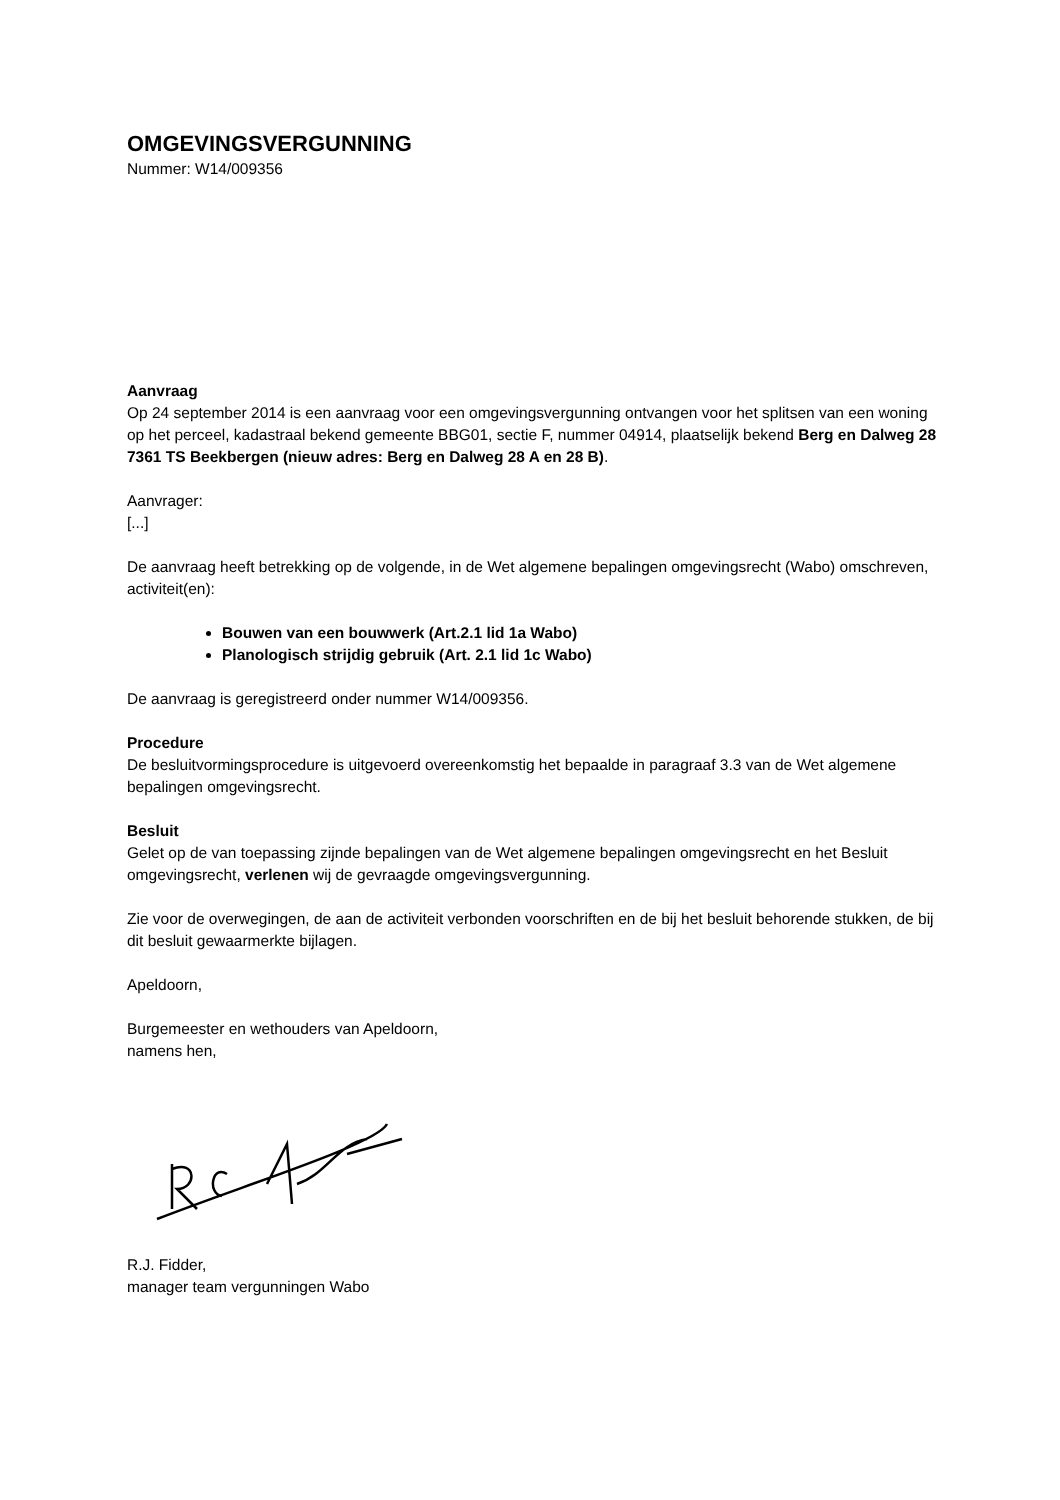OMGEVINGSVERGUNNING
Nummer: W14/009356
Aanvraag
Op 24 september 2014 is een aanvraag voor een omgevingsvergunning ontvangen voor het splitsen van een woning op het perceel, kadastraal bekend gemeente BBG01, sectie F, nummer 04914, plaatselijk bekend Berg en Dalweg 28 7361 TS Beekbergen (nieuw adres: Berg en Dalweg 28 A en 28 B).
Aanvrager:
[...]
De aanvraag heeft betrekking op de volgende, in de Wet algemene bepalingen omgevingsrecht (Wabo) omschreven, activiteit(en):
Bouwen van een bouwwerk (Art.2.1 lid 1a Wabo)
Planologisch strijdig gebruik (Art. 2.1 lid 1c Wabo)
De aanvraag is geregistreerd onder nummer W14/009356.
Procedure
De besluitvormingsprocedure is uitgevoerd overeenkomstig het bepaalde in paragraaf 3.3 van de Wet algemene bepalingen omgevingsrecht.
Besluit
Gelet op de van toepassing zijnde bepalingen van de Wet algemene bepalingen omgevingsrecht en het Besluit omgevingsrecht, verlenen wij de gevraagde omgevingsvergunning.
Zie voor de overwegingen, de aan de activiteit verbonden voorschriften en de bij het besluit behorende stukken, de bij dit besluit gewaarmerkte bijlagen.
Apeldoorn,
Burgemeester en wethouders van Apeldoorn,
namens hen,
R.J. Fidder,
manager team vergunningen Wabo